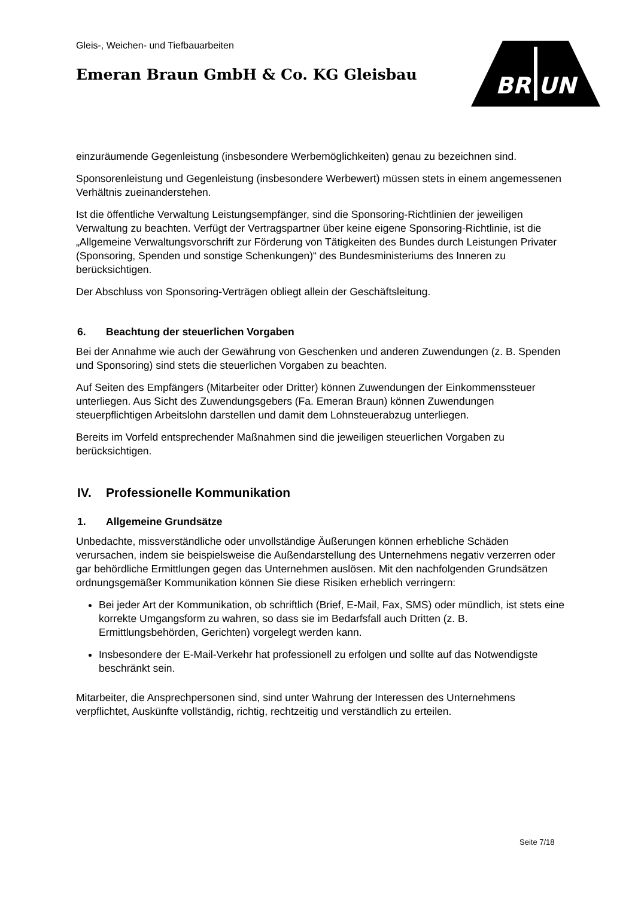Gleis-, Weichen- und Tiefbauarbeiten
Emeran Braun GmbH & Co. KG Gleisbau
BR UN
einzuräumende Gegenleistung (insbesondere Werbemöglichkeiten) genau zu bezeichnen sind.
Sponsorenleistung und Gegenleistung (insbesondere Werbewert) müssen stets in einem angemessenen Verhältnis zueinanderstehen.
Ist die öffentliche Verwaltung Leistungsempfänger, sind die Sponsoring-Richtlinien der jeweiligen Verwaltung zu beachten. Verfügt der Vertragspartner über keine eigene Sponsoring-Richtlinie, ist die „Allgemeine Verwaltungsvorschrift zur Förderung von Tätigkeiten des Bundes durch Leistungen Privater (Sponsoring, Spenden und sonstige Schenkungen)“ des Bundesministeriums des Inneren zu berücksichtigen.
Der Abschluss von Sponsoring-Verträgen obliegt allein der Geschäftsleitung.
6. Beachtung der steuerlichen Vorgaben
Bei der Annahme wie auch der Gewährung von Geschenken und anderen Zuwendungen (z. B. Spenden und Sponsoring) sind stets die steuerlichen Vorgaben zu beachten.
Auf Seiten des Empfängers (Mitarbeiter oder Dritter) können Zuwendungen der Einkommenssteuer unterliegen. Aus Sicht des Zuwendungsgebers (Fa. Emeran Braun) können Zuwendungen steuerpflichtigen Arbeitslohn darstellen und damit dem Lohnsteuerabzug unterliegen.
Bereits im Vorfeld entsprechender Maßnahmen sind die jeweiligen steuerlichen Vorgaben zu berücksichtigen.
IV. Professionelle Kommunikation
1. Allgemeine Grundsätze
Unbedachte, missverständliche oder unvollständige Äußerungen können erhebliche Schäden verursachen, indem sie beispielsweise die Außendarstellung des Unternehmens negativ verzerren oder gar behördliche Ermittlungen gegen das Unternehmen auslösen. Mit den nachfolgenden Grundsätzen ordnungsgemäßer Kommunikation können Sie diese Risiken erheblich verringern:
Bei jeder Art der Kommunikation, ob schriftlich (Brief, E-Mail, Fax, SMS) oder mündlich, ist stets eine korrekte Umgangsform zu wahren, so dass sie im Bedarfsfall auch Dritten (z. B. Ermittlungsbehörden, Gerichten) vorgelegt werden kann.
Insbesondere der E-Mail-Verkehr hat professionell zu erfolgen und sollte auf das Notwendigste beschränkt sein.
Mitarbeiter, die Ansprechpersonen sind, sind unter Wahrung der Interessen des Unternehmens verpflichtet, Auskünfte vollständig, richtig, rechtzeitig und verständlich zu erteilen.
Seite 7/18